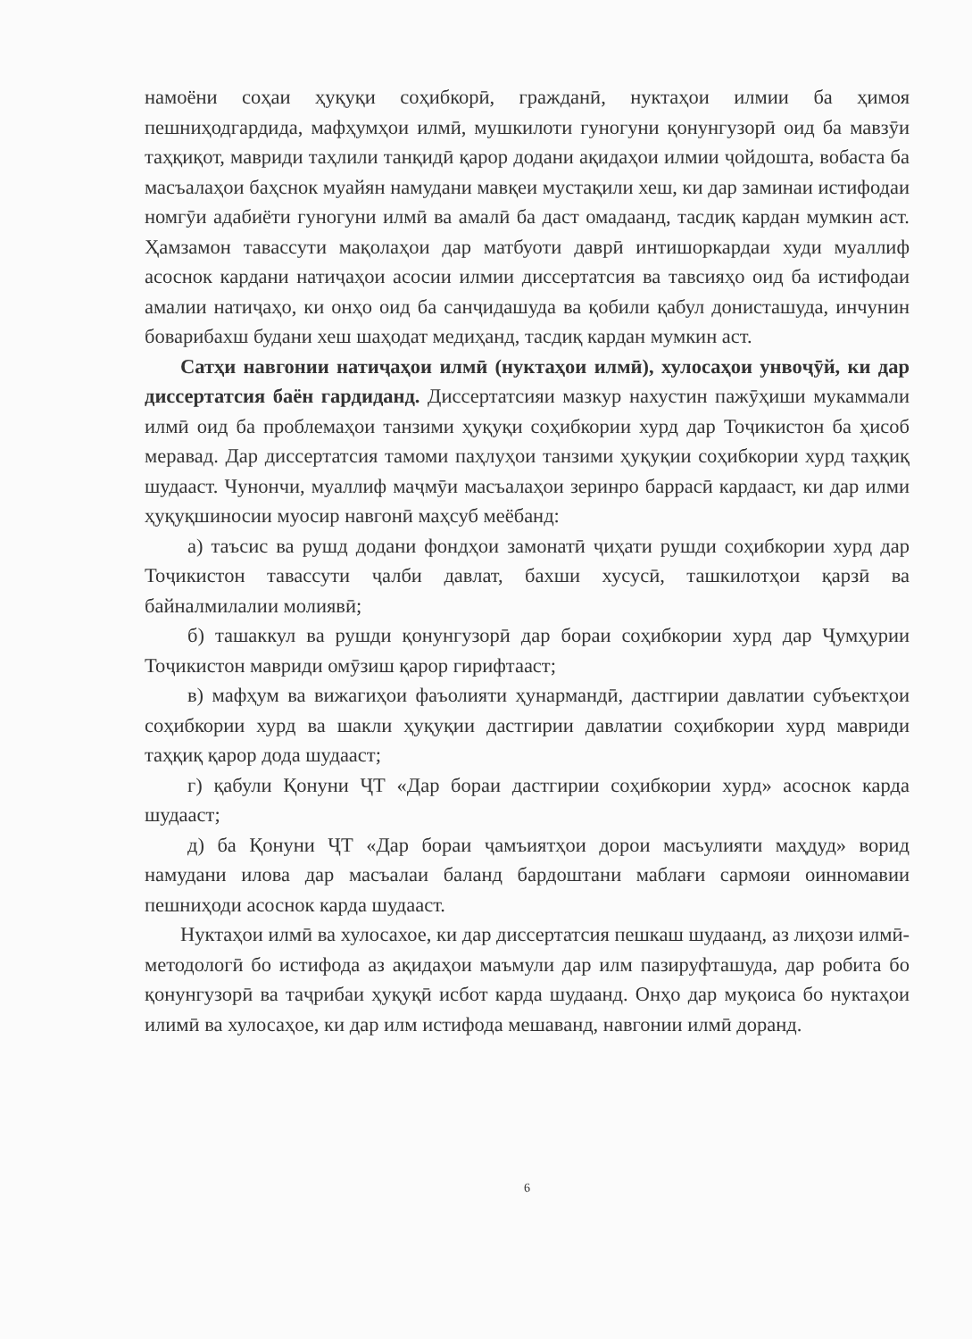намоёни соҳаи ҳуқуқи соҳибкорӣ, гражданӣ, нуктаҳои илмии ба ҳимоя пешниҳодгардида, мафҳумҳои илмӣ, мушкилоти гуногуни қонунгузорӣ оид ба мавзӯи таҳқиқот, мавриди таҳлили танқидӣ қарор додани ақидаҳои илмии ҷойдошта, вобаста ба масъалаҳои баҳснок муайян намудани мавқеи мустақили хеш, ки дар заминаи истифодаи номгӯи адабиёти гуногуни илмӣ ва амалӣ ба даст омадаанд, тасдиқ кардан мумкин аст. Ҳамзамон тавассути мақолаҳои дар матбуоти даврӣ интишоркардаи худи муаллиф асоснок кардани натиҷаҳои асосии илмии диссертатсия ва тавсияҳо оид ба истифодаи амалии натиҷаҳо, ки онҳо оид ба санҷидашуда ва қобили қабул донисташуда, инчунин боварибахш будани хеш шаҳодат медиҳанд, тасдиқ кардан мумкин аст.
Сатҳи навгонии натиҷаҳои илмӣ (нуктаҳои илмӣ), хулосаҳои унвоҷӯй, ки дар диссертатсия баён гардиданд. Диссертатсияи мазкур нахустин пажӯҳиши мукаммали илмӣ оид ба проблемаҳои танзими ҳуқуқи соҳибкории хурд дар Тоҷикистон ба ҳисоб меравад. Дар диссертатсия тамоми паҳлуҳои танзими ҳуқуқии соҳибкории хурд таҳқиқ шудааст. Чунончи, муаллиф маҷмӯи масъалаҳои зеринро баррасӣ кардааст, ки дар илми ҳуқуқшиносии муосир навгонӣ маҳсуб меёбанд:
а) таъсис ва рушд додани фондҳои замонатӣ ҷиҳати рушди соҳибкории хурд дар Тоҷикистон тавассути ҷалби давлат, бахши хусусӣ, ташкилотҳои қарзӣ ва байналмилалии молиявӣ;
б) ташаккул ва рушди қонунгузорӣ дар бораи соҳибкории хурд дар Ҷумҳурии Тоҷикистон мавриди омӯзиш қарор гирифтааст;
в) мафҳум ва вижагиҳои фаъолияти ҳунармандӣ, дастгирии давлатии субъектҳои соҳибкории хурд ва шакли ҳуқуқии дастгирии давлатии соҳибкории хурд мавриди таҳқиқ қарор дода шудааст;
г) қабули Қонуни ҶТ «Дар бораи дастгирии соҳибкории хурд» асоснок карда шудааст;
д) ба Қонуни ҶТ «Дар бораи ҷамъиятҳои дорои масъулияти маҳдуд» ворид намудани илова дар масъалаи баланд бардоштани маблағи сармояи оинномавии пешниҳоди асоснок карда шудааст.
Нуктаҳои илмӣ ва хулосахое, ки дар диссертатсия пешкаш шудаанд, аз лиҳози илмӣ-методологӣ бо истифода аз ақидаҳои маъмули дар илм пазируфташуда, дар робита бо қонунгузорӣ ва таҷрибаи ҳуқуқӣ исбот карда шудаанд. Онҳо дар муқоиса бо нуктаҳои илимӣ ва хулосаҳое, ки дар илм истифода мешаванд, навгонии илмӣ доранд.
6